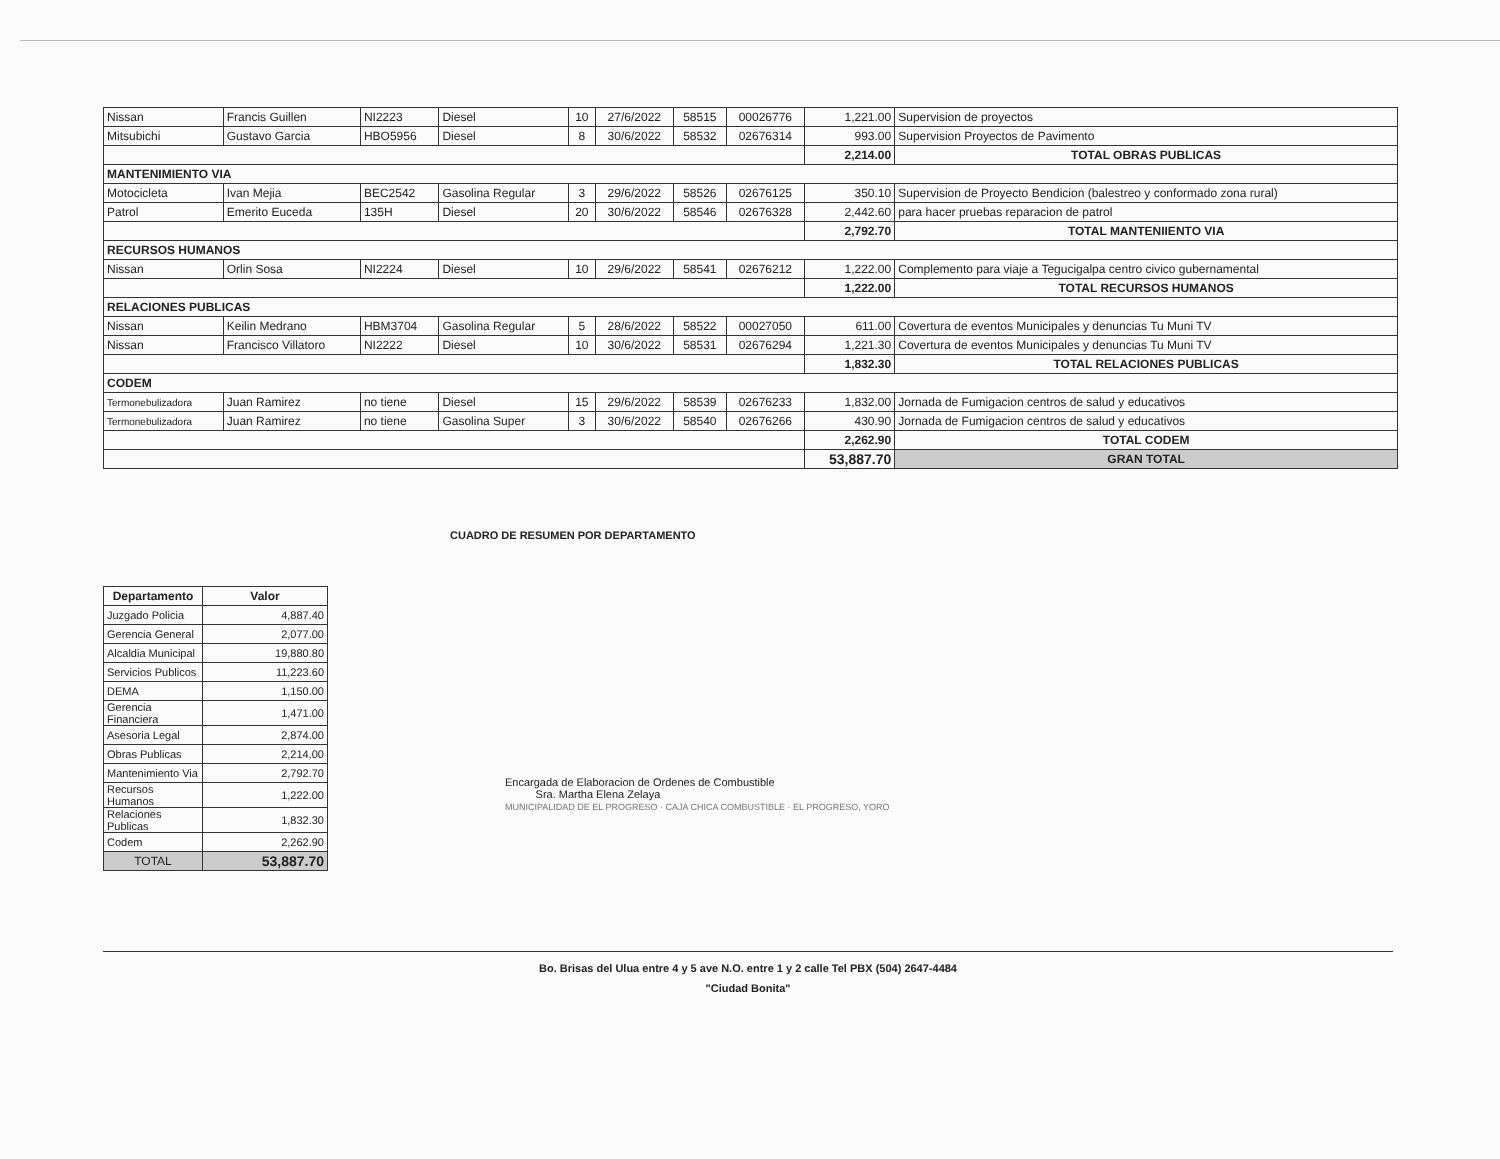| Nissan | Francis Guillen | NI2223 | Diesel | 10 | 27/6/2022 | 58515 | 00026776 | 1,221.00 | Supervision de proyectos |
| Mitsubichi | Gustavo Garcia | HBO5956 | Diesel | 8 | 30/6/2022 | 58532 | 02676314 | 993.00 | Supervision Proyectos de Pavimento |
| | | | | | | | | 2,214.00 | TOTAL OBRAS PUBLICAS |
| MANTENIMIENTO VIA | | | | | | | | | |
| Motocicleta | Ivan Mejia | BEC2542 | Gasolina Regular | 3 | 29/6/2022 | 58526 | 02676125 | 350.10 | Supervision de Proyecto Bendicion (balestreo y conformado zona rural) |
| Patrol | Emerito Euceda | 135H | Diesel | 20 | 30/6/2022 | 58546 | 02676328 | 2,442.60 | para hacer pruebas reparacion de patrol |
| | | | | | | | | 2,792.70 | TOTAL MANTENIIENTO VIA |
| RECURSOS HUMANOS | | | | | | | | | |
| Nissan | Orlin Sosa | NI2224 | Diesel | 10 | 29/6/2022 | 58541 | 02676212 | 1,222.00 | Complemento para viaje a Tegucigalpa centro civico gubernamental |
| | | | | | | | | 1,222.00 | TOTAL RECURSOS HUMANOS |
| RELACIONES PUBLICAS | | | | | | | | | |
| Nissan | Keilin Medrano | HBM3704 | Gasolina Regular | 5 | 28/6/2022 | 58522 | 00027050 | 611.00 | Covertura de eventos Municipales y denuncias Tu Muni TV |
| Nissan | Francisco Villatoro | NI2222 | Diesel | 10 | 30/6/2022 | 58531 | 02676294 | 1,221.30 | Covertura de eventos Municipales y denuncias Tu Muni TV |
| | | | | | | | | 1,832.30 | TOTAL RELACIONES PUBLICAS |
| CODEM | | | | | | | | | |
| Termonebulizadora | Juan Ramirez | no tiene | Diesel | 15 | 29/6/2022 | 58539 | 02676233 | 1,832.00 | Jornada de Fumigacion centros de salud y educativos |
| Termonebulizadora | Juan Ramirez | no tiene | Gasolina Super | 3 | 30/6/2022 | 58540 | 02676266 | 430.90 | Jornada de Fumigacion centros de salud y educativos |
| | | | | | | | | 2,262.90 | TOTAL CODEM |
| | | | | | | | | 53,887.70 | GRAN TOTAL |
CUADRO DE RESUMEN POR DEPARTAMENTO
| Departamento | Valor |
| --- | --- |
| Juzgado Policia | 4,887.40 |
| Gerencia General | 2,077.00 |
| Alcaldia Municipal | 19,880.80 |
| Servicios Publicos | 11,223.60 |
| DEMA | 1,150.00 |
| Gerencia Financiera | 1,471.00 |
| Asesoria Legal | 2,874.00 |
| Obras Publicas | 2,214.00 |
| Mantenimiento Via | 2,792.70 |
| Recursos Humanos | 1,222.00 |
| Relaciones Publicas | 1,832.30 |
| Codem | 2,262.90 |
| TOTAL | 53,887.70 |
Encargada de Elaboracion de Ordenes de Combustible
Sra. Martha Elena Zelaya
MUNICIPALIDAD DE EL PROGRESO · CAJA CHICA COMBUSTIBLE · EL PROGRESO, YORO
Bo. Brisas del Ulua entre 4 y 5 ave N.O. entre 1 y 2 calle Tel PBX (504) 2647-4484
"Ciudad Bonita"